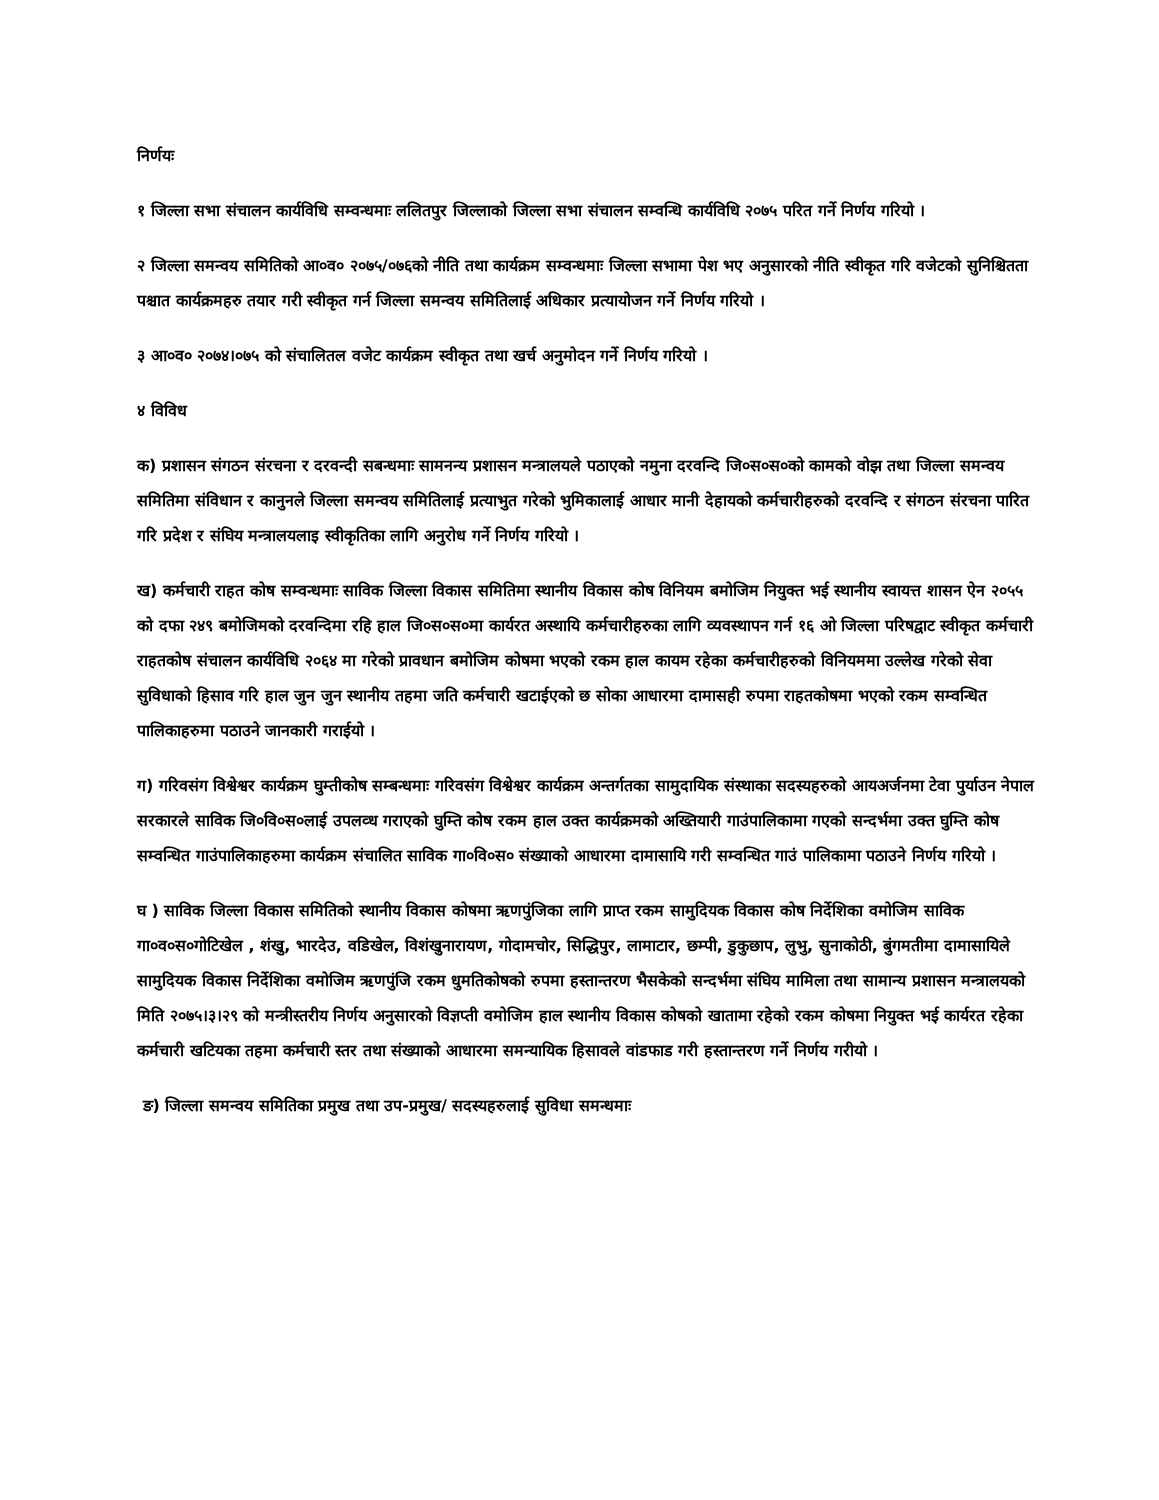निर्णयः
१ जिल्ला सभा संचालन कार्यविधि सम्वन्धमाः ललितपुर जिल्लाको जिल्ला सभा संचालन सम्वन्धि कार्यविधि २०७५ परित गर्ने निर्णय गरियो ।
२ जिल्ला समन्वय समितिको आ०व० २०७५/०७६को नीति तथा कार्यक्रम सम्वन्धमाः जिल्ला सभामा पेश भए अनुसारको नीति स्वीकृत गरि वजेटको सुनिश्चितता पश्चात कार्यक्रमहरु तयार गरी स्वीकृत गर्न जिल्ला समन्वय समितिलाई अधिकार प्रत्यायोजन गर्ने निर्णय गरियो ।
३ आ०व० २०७४।०७५ को संचालितल वजेट कार्यक्रम स्वीकृत तथा खर्च अनुमोदन गर्ने निर्णय गरियो ।
४ विविध
क) प्रशासन संगठन संरचना र दरवन्दी सबन्धमाः सामनन्य प्रशासन मन्त्रालयले पठाएको नमुना दरवन्दि जि०स०स०को कामको वोझ तथा जिल्ला समन्वय समितिमा संविधान र कानुनले जिल्ला समन्वय समितिलाई प्रत्याभुत गरेको भुमिकालाई आधार मानी देहायको कर्मचारीहरुको दरवन्दि र संगठन संरचना पारित गरि प्रदेश र संघिय मन्त्रालयलाइ स्वीकृतिका लागि अनुरोध गर्ने निर्णय गरियो ।
ख) कर्मचारी राहत कोष सम्वन्धमाः साविक जिल्ला विकास समितिमा स्थानीय विकास कोष विनियम बमोजिम नियुक्त भई स्थानीय स्वायत्त शासन ऐन २०५५ को दफा २४९ बमोजिमको दरवन्दिमा रहि हाल जि०स०स०मा कार्यरत अस्थायि कर्मचारीहरुका लागि व्यवस्थापन गर्न १६ ओ जिल्ला परिषद्वाट स्वीकृत कर्मचारी राहतकोष संचालन कार्यविधि २०६४ मा गरेको प्रावधान बमोजिम कोषमा भएको रकम हाल कायम रहेका कर्मचारीहरुको विनियममा उल्लेख गरेको सेवा सुविधाको हिसाव गरि हाल जुन जुन स्थानीय तहमा जति कर्मचारी खटाईएको छ सोका आधारमा दामासही रुपमा राहतकोषमा भएको रकम सम्वन्धित पालिकाहरुमा पठाउने जानकारी गराईयो ।
ग) गरिवसंग विश्वेश्वर कार्यक्रम घुम्तीकोष सम्बन्धमाः गरिवसंग विश्वेश्वर कार्यक्रम अन्तर्गतका सामुदायिक संस्थाका सदस्यहरुको आयअर्जनमा टेवा पुर्याउन नेपाल सरकारले साविक जि०वि०स०लाई उपलव्ध गराएको घुम्ति कोष रकम हाल उक्त कार्यक्रमको अख्तियारी गाउंपालिकामा गएको सन्दर्भमा उक्त घुम्ति कोष सम्वन्धित गाउंपालिकाहरुमा कार्यक्रम संचालित साविक गा०वि०स० संख्याको आधारमा दामासायि गरी सम्वन्धित गाउं पालिकामा पठाउने निर्णय गरियो ।
घ ) साविक जिल्ला विकास समितिको स्थानीय विकास कोषमा ऋणपुंजिका लागि प्राप्त रकम सामुदियक विकास कोष निर्देशिका वमोजिम साविक गा०व०स०गोटिखेल , शंखु, भारदेउ, वडिखेल, विशंखुनारायण, गोदामचोर, सिद्धिपुर, लामाटार, छम्पी, डुकुछाप, लुभु, सुनाकोठी, बुंगमतीमा दामासायिले सामुदियक विकास निर्देशिका वमोजिम ऋणपुंजि रकम धुमतिकोषको रुपमा हस्तान्तरण भैसकेको सन्दर्भमा संघिय मामिला तथा सामान्य प्रशासन मन्त्रालयको मिति २०७५।३।२९ को मन्त्रीस्तरीय निर्णय अनुसारको विज्ञप्ती वमोजिम हाल स्थानीय विकास कोषको खातामा रहेको रकम कोषमा नियुक्त भई कार्यरत रहेका कर्मचारी खटियका तहमा कर्मचारी स्तर तथा संख्याको आधारमा समन्यायिक हिसावले वांडफाड गरी हस्तान्तरण गर्ने निर्णय गरीयो ।
ङ) जिल्ला समन्वय समितिका प्रमुख तथा उप-प्रमुख/ सदस्यहरुलाई सुविधा समन्धमाः